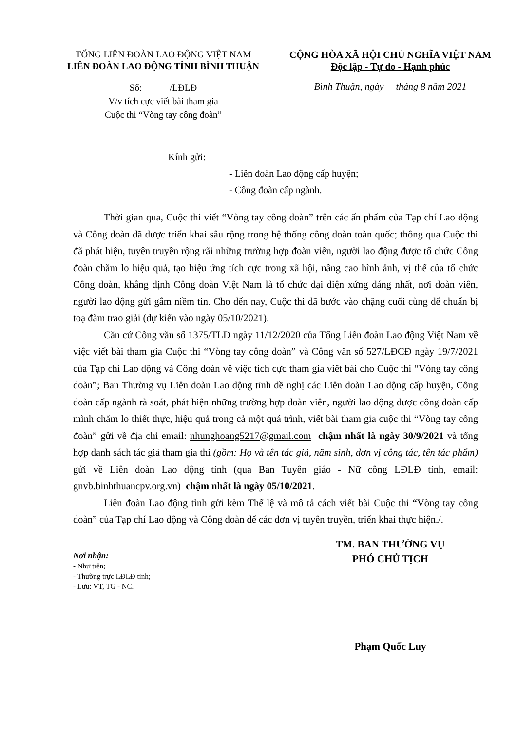TỔNG LIÊN ĐOÀN LAO ĐỘNG VIỆT NAM
LIÊN ĐOÀN LAO ĐỘNG TỈNH BÌNH THUẬN
CỘNG HÒA XÃ HỘI CHỦ NGHĨA VIỆT NAM
Độc lập - Tự do - Hạnh phúc
Số: /LĐLĐ
V/v tích cực viết bài tham gia
Cuộc thi “Vòng tay công đoàn”
Bình Thuận, ngày tháng 8 năm 2021
Kính gửi:
- Liên đoàn Lao động cấp huyện;
- Công đoàn cấp ngành.
Thời gian qua, Cuộc thi viết “Vòng tay công đoàn” trên các ấn phẩm của Tạp chí Lao động và Công đoàn đã được triển khai sâu rộng trong hệ thống công đoàn toàn quốc; thông qua Cuộc thi đã phát hiện, tuyên truyền rộng rãi những trường hợp đoàn viên, người lao động được tổ chức Công đoàn chăm lo hiệu quả, tạo hiệu ứng tích cực trong xã hội, nâng cao hình ảnh, vị thế của tổ chức Công đoàn, khẳng định Công đoàn Việt Nam là tổ chức đại diện xứng đáng nhất, nơi đoàn viên, người lao động gửi gắm niềm tin. Cho đến nay, Cuộc thi đã bước vào chặng cuối cùng để chuẩn bị toạ đàm trao giải (dự kiến vào ngày 05/10/2021).
Căn cứ Công văn số 1375/TLĐ ngày 11/12/2020 của Tổng Liên đoàn Lao động Việt Nam về việc viết bài tham gia Cuộc thi “Vòng tay công đoàn” và Công văn số 527/LĐCĐ ngày 19/7/2021 của Tạp chí Lao động và Công đoàn về việc tích cực tham gia viết bài cho Cuộc thi “Vòng tay công đoàn”; Ban Thường vụ Liên đoàn Lao động tỉnh đề nghị các Liên đoàn Lao động cấp huyện, Công đoàn cấp ngành rà soát, phát hiện những trường hợp đoàn viên, người lao động được công đoàn cấp mình chăm lo thiết thực, hiệu quả trong cả một quá trình, viết bài tham gia cuộc thi “Vòng tay công đoàn” gửi về địa chỉ email: nhunghoang5217@gmail.com chậm nhất là ngày 30/9/2021 và tổng hợp danh sách tác giả tham gia thi (gồm: Họ và tên tác giả, năm sinh, đơn vị công tác, tên tác phẩm) gửi về Liên đoàn Lao động tỉnh (qua Ban Tuyên giáo - Nữ công LĐLĐ tỉnh, email: gnvb.binhthuancpv.org.vn) chậm nhất là ngày 05/10/2021.
Liên đoàn Lao động tỉnh gửi kèm Thể lệ và mô tả cách viết bài Cuộc thi “Vòng tay công đoàn” của Tạp chí Lao động và Công đoàn để các đơn vị tuyên truyền, triển khai thực hiện./.
Nơi nhận:
- Như trên;
- Thường trực LĐLĐ tỉnh;
- Lưu: VT, TG - NC.
TM. BAN THƯỜNG VỤ
PHÓ CHỦ TỊCH
Phạm Quốc Luy